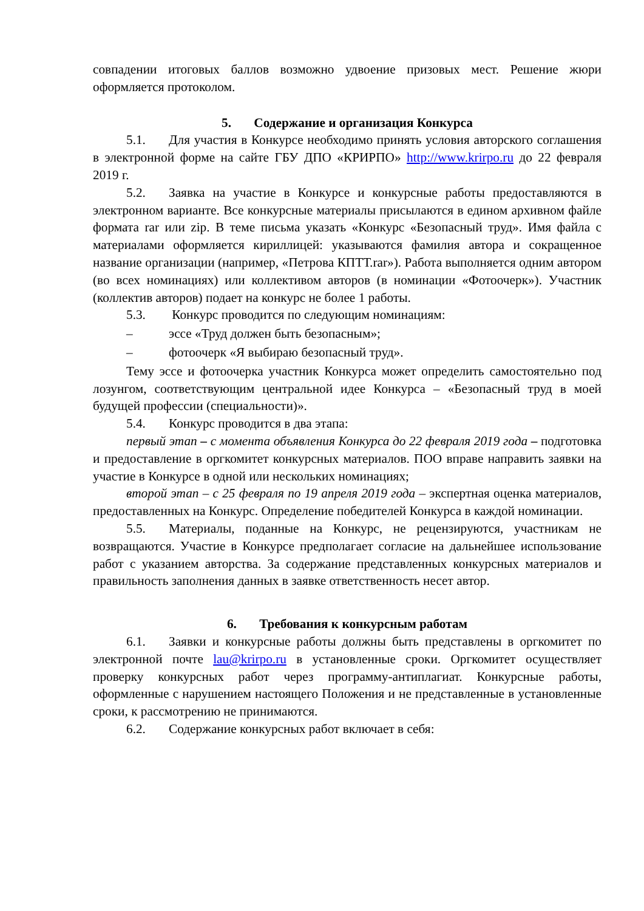совпадении итоговых баллов возможно удвоение призовых мест. Решение жюри оформляется протоколом.
5. Содержание и организация Конкурса
5.1. Для участия в Конкурсе необходимо принять условия авторского соглашения в электронной форме на сайте ГБУ ДПО «КРИРПО» http://www.krirpo.ru до 22 февраля 2019 г.
5.2. Заявка на участие в Конкурсе и конкурсные работы предоставляются в электронном варианте. Все конкурсные материалы присылаются в едином архивном файле формата rar или zip. В теме письма указать «Конкурс «Безопасный труд». Имя файла с материалами оформляется кириллицей: указываются фамилия автора и сокращенное название организации (например, «Петрова КПТТ.rar»). Работа выполняется одним автором (во всех номинациях) или коллективом авторов (в номинации «Фотоочерк»). Участник (коллектив авторов) подает на конкурс не более 1 работы.
5.3. Конкурс проводится по следующим номинациям:
– эссе «Труд должен быть безопасным»;
– фотоочерк «Я выбираю безопасный труд».
Тему эссе и фотоочерка участник Конкурса может определить самостоятельно под лозунгом, соответствующим центральной идее Конкурса – «Безопасный труд в моей будущей профессии (специальности)».
5.4. Конкурс проводится в два этапа:
первый этап – с момента объявления Конкурса до 22 февраля 2019 года – подготовка и предоставление в оргкомитет конкурсных материалов. ПОО вправе направить заявки на участие в Конкурсе в одной или нескольких номинациях;
второй этап – с 25 февраля по 19 апреля 2019 года – экспертная оценка материалов, предоставленных на Конкурс. Определение победителей Конкурса в каждой номинации.
5.5. Материалы, поданные на Конкурс, не рецензируются, участникам не возвращаются. Участие в Конкурсе предполагает согласие на дальнейшее использование работ с указанием авторства. За содержание представленных конкурсных материалов и правильность заполнения данных в заявке ответственность несет автор.
6. Требования к конкурсным работам
6.1. Заявки и конкурсные работы должны быть представлены в оргкомитет по электронной почте lau@krirpo.ru в установленные сроки. Оргкомитет осуществляет проверку конкурсных работ через программу-антиплагиат. Конкурсные работы, оформленные с нарушением настоящего Положения и не представленные в установленные сроки, к рассмотрению не принимаются.
6.2. Содержание конкурсных работ включает в себя: